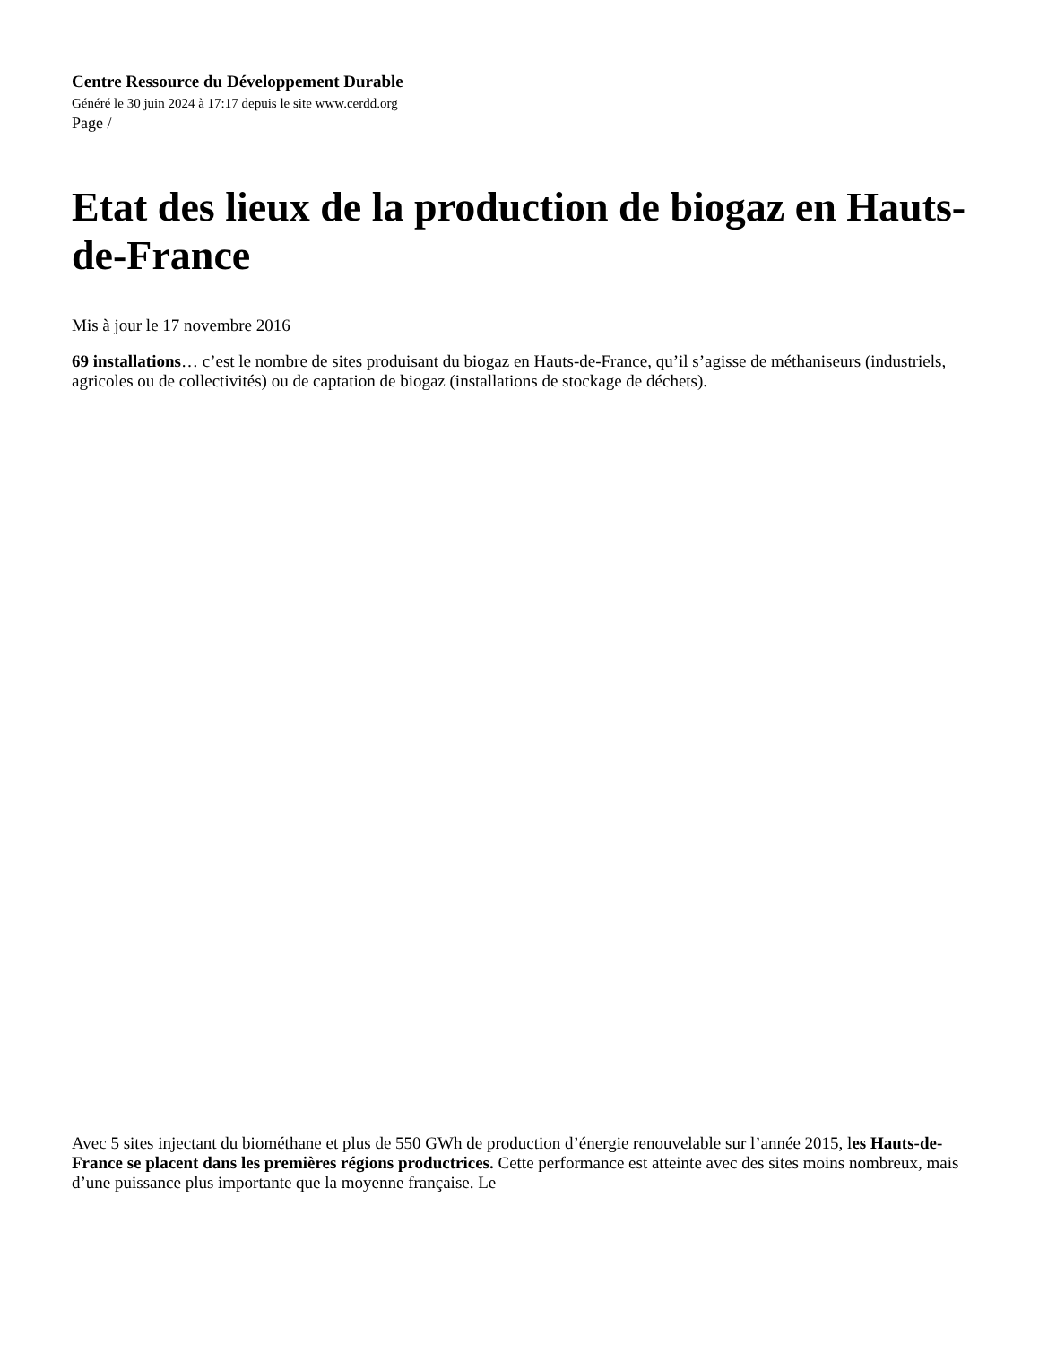Centre Ressource du Développement Durable
Généré le 30 juin 2024 à 17:17 depuis le site www.cerdd.org
Page /
Etat des lieux de la production de biogaz en Hauts-de-France
Mis à jour le 17 novembre 2016
69 installations… c’est le nombre de sites produisant du biogaz en Hauts-de-France, qu’il s’agisse de méthaniseurs (industriels, agricoles ou de collectivités) ou de captation de biogaz (installations de stockage de déchets).
Avec 5 sites injectant du biométhane et plus de 550 GWh de production d’énergie renouvelable sur l’année 2015, les Hauts-de-France se placent dans les premières régions productrices. Cette performance est atteinte avec des sites moins nombreux, mais d’une puissance plus importante que la moyenne française. Le